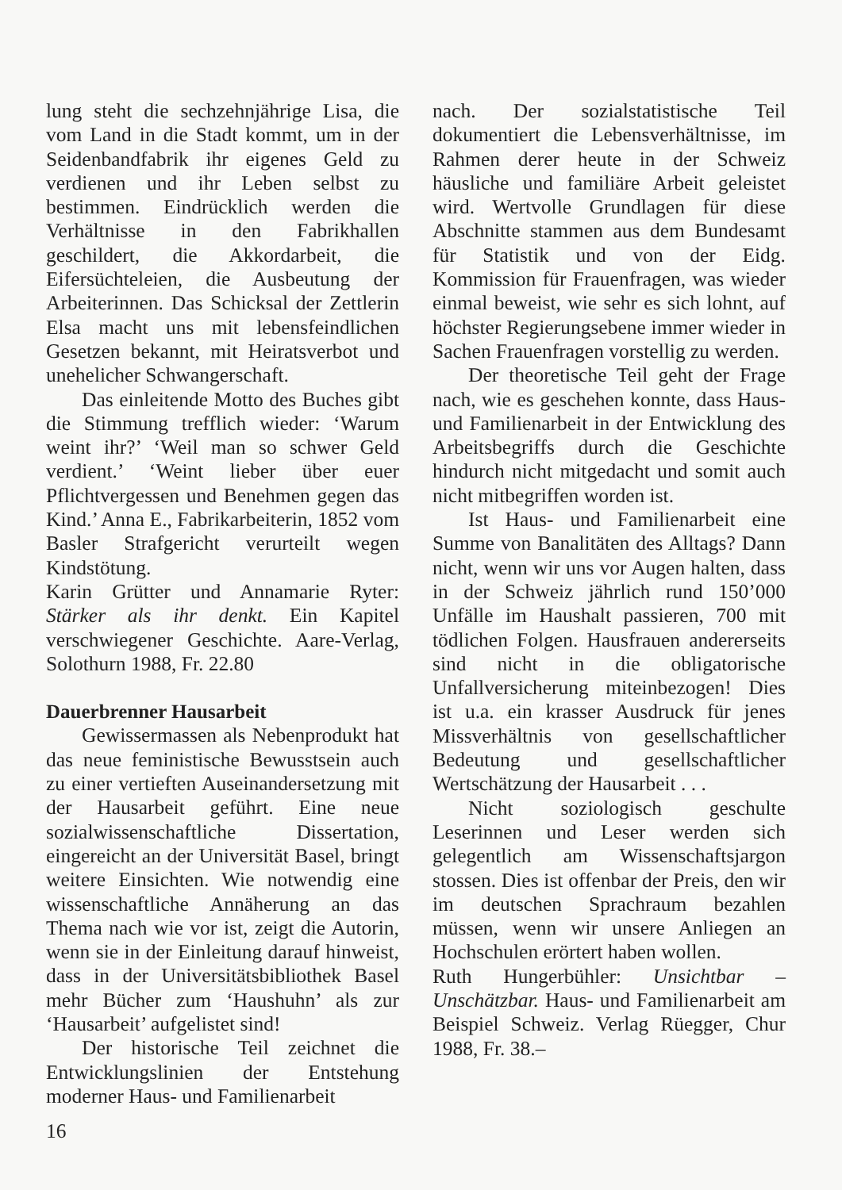lung steht die sechzehnjährige Lisa, die vom Land in die Stadt kommt, um in der Seidenbandfabrik ihr eigenes Geld zu verdienen und ihr Leben selbst zu bestimmen. Eindrücklich werden die Verhältnisse in den Fabrikhallen geschildert, die Akkordarbeit, die Eifersüchteleien, die Ausbeutung der Arbeiterinnen. Das Schicksal der Zettlerin Elsa macht uns mit lebensfeindlichen Gesetzen bekannt, mit Heiratsverbot und unehelicher Schwangerschaft.
Das einleitende Motto des Buches gibt die Stimmung trefflich wieder: ‘Warum weint ihr?’ ‘Weil man so schwer Geld verdient.’ ‘Weint lieber über euer Pflichtvergessen und Benehmen gegen das Kind.’ Anna E., Fabrikarbeiterin, 1852 vom Basler Strafgericht verurteilt wegen Kindstötung.
Karin Grütter und Annamarie Ryter: Stärker als ihr denkt. Ein Kapitel verschwiegener Geschichte. Aare-Verlag, Solothurn 1988, Fr. 22.80
Dauerbrenner Hausarbeit
Gewissermassen als Nebenprodukt hat das neue feministische Bewusstsein auch zu einer vertieften Auseinandersetzung mit der Hausarbeit geführt. Eine neue sozialwissenschaftliche Dissertation, eingereicht an der Universität Basel, bringt weitere Einsichten. Wie notwendig eine wissenschaftliche Annäherung an das Thema nach wie vor ist, zeigt die Autorin, wenn sie in der Einleitung darauf hinweist, dass in der Universitätsbibliothek Basel mehr Bücher zum ‘Haushuhn’ als zur ‘Hausarbeit’ aufgelistet sind!
Der historische Teil zeichnet die Entwicklungslinien der Entstehung moderner Haus- und Familienarbeit
16
nach. Der sozialstatistische Teil dokumentiert die Lebensverhältnisse, im Rahmen derer heute in der Schweiz häusliche und familiäre Arbeit geleistet wird. Wertvolle Grundlagen für diese Abschnitte stammen aus dem Bundesamt für Statistik und von der Eidg. Kommission für Frauenfragen, was wieder einmal beweist, wie sehr es sich lohnt, auf höchster Regierungsebene immer wieder in Sachen Frauenfragen vorstellig zu werden.
Der theoretische Teil geht der Frage nach, wie es geschehen konnte, dass Haus- und Familienarbeit in der Entwicklung des Arbeitsbegriffs durch die Geschichte hindurch nicht mitgedacht und somit auch nicht mitbegriffen worden ist.
Ist Haus- und Familienarbeit eine Summe von Banalitäten des Alltags? Dann nicht, wenn wir uns vor Augen halten, dass in der Schweiz jährlich rund 150’000 Unfälle im Haushalt passieren, 700 mit tödlichen Folgen. Hausfrauen andererseits sind nicht in die obligatorische Unfallversicherung miteinbezogen! Dies ist u.a. ein krasser Ausdruck für jenes Missverhältnis von gesellschaftlicher Bedeutung und gesellschaftlicher Wertschätzung der Hausarbeit . . .
Nicht soziologisch geschulte Leserinnen und Leser werden sich gelegentlich am Wissenschaftsjargon stossen. Dies ist offenbar der Preis, den wir im deutschen Sprachraum bezahlen müssen, wenn wir unsere Anliegen an Hochschulen erörtert haben wollen.
Ruth Hungerbühler: Unsichtbar – Unschätzbar. Haus- und Familienarbeit am Beispiel Schweiz. Verlag Rüegger, Chur 1988, Fr. 38.–